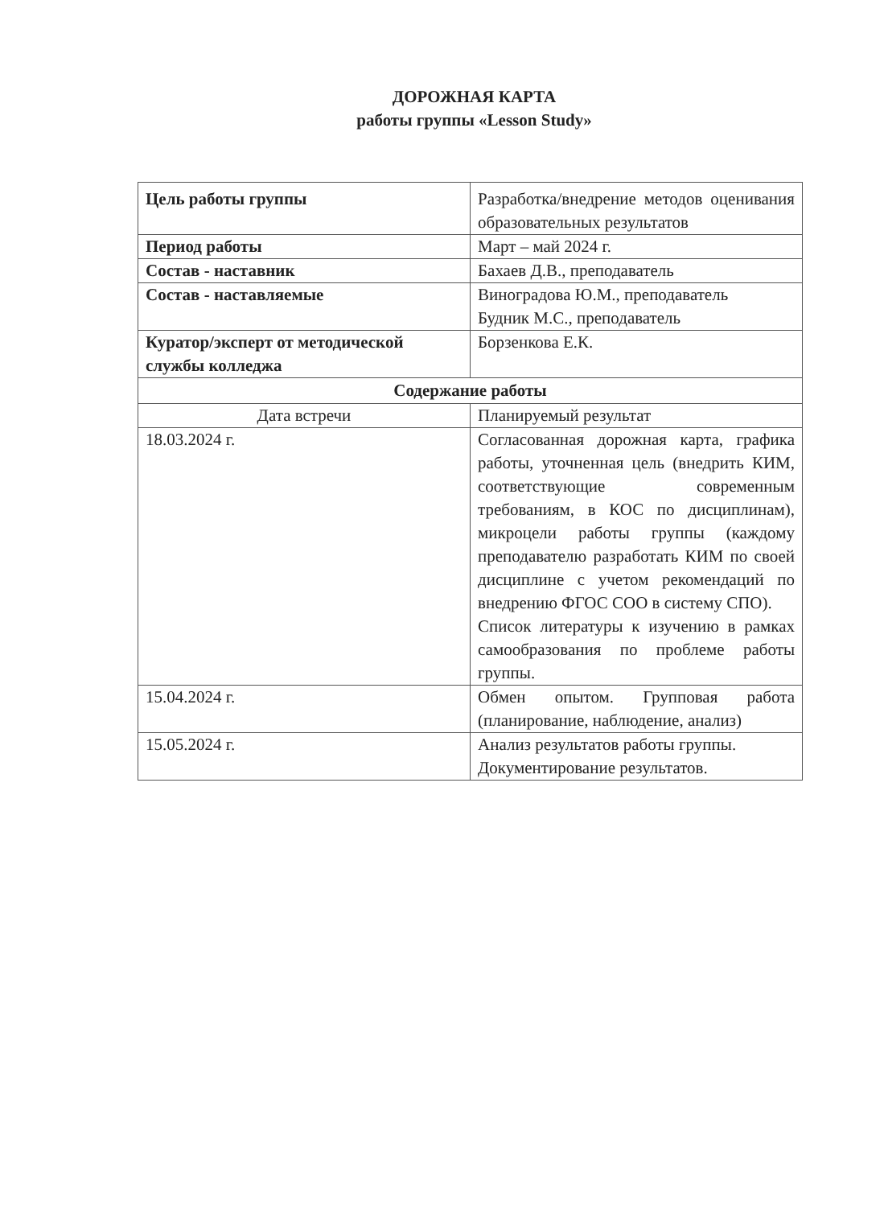ДОРОЖНАЯ КАРТА
работы группы «Lesson Study»
| Цель работы группы | Разработка/внедрение методов оценивания образовательных результатов |
| Период работы | Март – май 2024 г. |
| Состав - наставник | Бахаев Д.В., преподаватель |
| Состав - наставляемые | Виноградова Ю.М., преподаватель Будник М.С., преподаватель |
| Куратор/эксперт от методической службы колледжа | Борзенкова Е.К. |
| Содержание работы | |
| Дата встречи | Планируемый результат |
| 18.03.2024 г. | Согласованная дорожная карта, графика работы, уточненная цель (внедрить КИМ, соответствующие современным требованиям, в КОС по дисциплинам), микроцели работы группы (каждому преподавателю разработать КИМ по своей дисциплине с учетом рекомендаций по внедрению ФГОС СОО в систему СПО). Список литературы к изучению в рамках самообразования по проблеме работы группы. |
| 15.04.2024 г. | Обмен опытом. Групповая работа (планирование, наблюдение, анализ) |
| 15.05.2024 г. | Анализ результатов работы группы. Документирование результатов. |